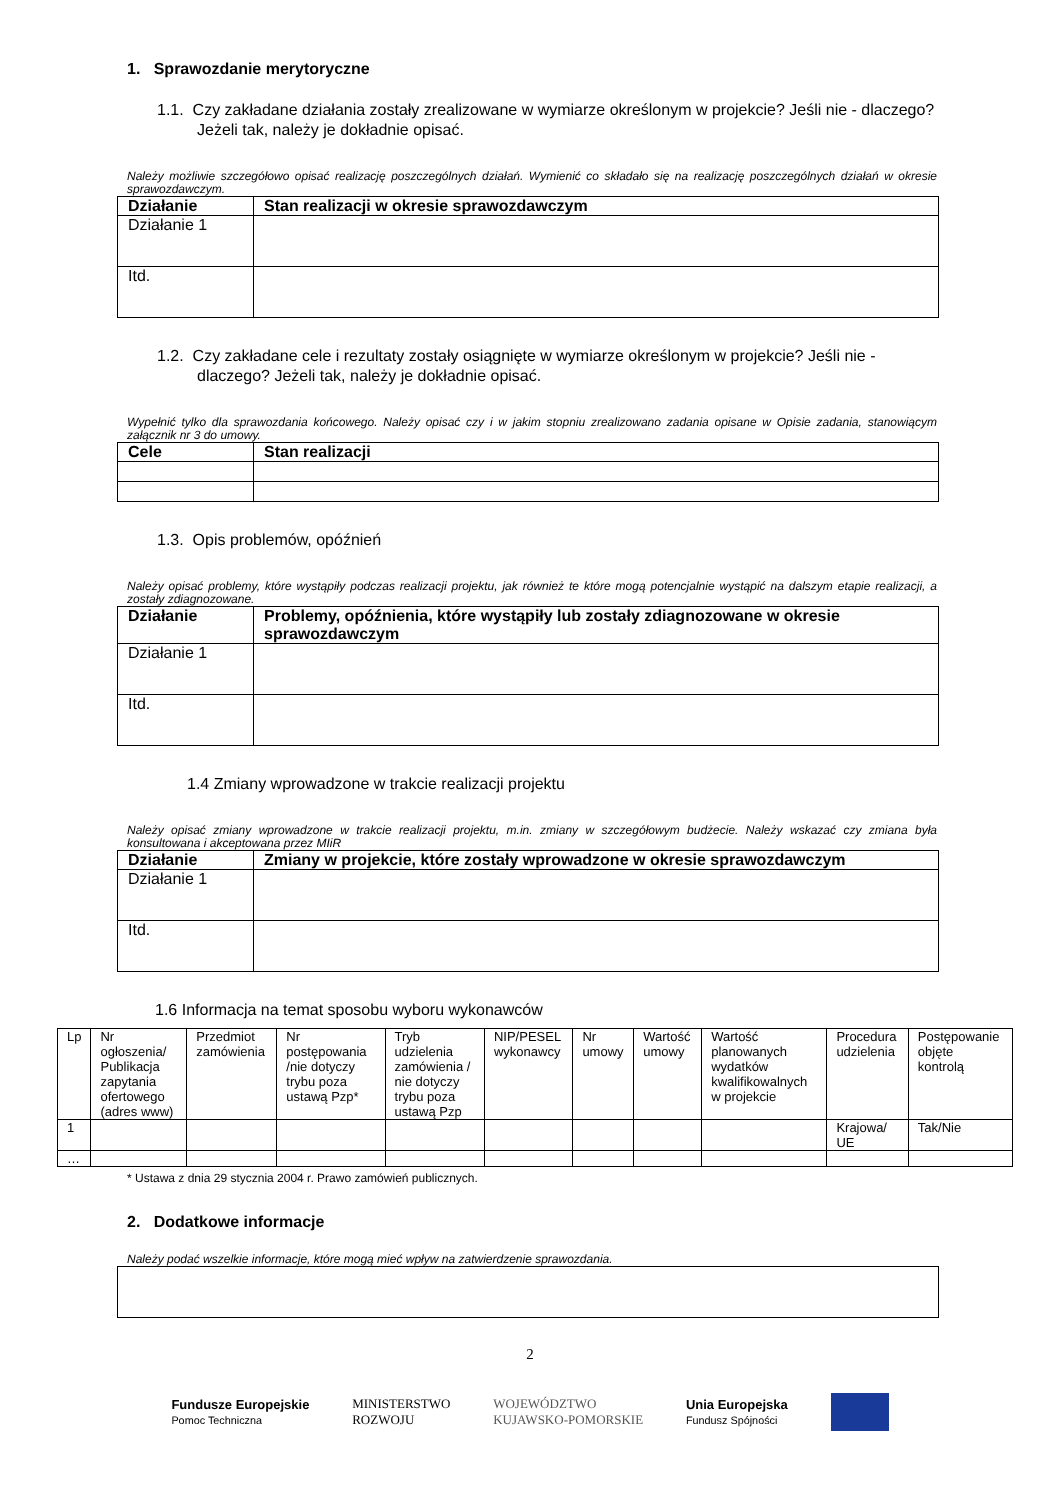1. Sprawozdanie merytoryczne
1.1. Czy zakładane działania zostały zrealizowane w wymiarze określonym w projekcie? Jeśli nie - dlaczego? Jeżeli tak, należy je dokładnie opisać.
Należy możliwie szczegółowo opisać realizację poszczególnych działań. Wymienić co składało się na realizację poszczególnych działań w okresie sprawozdawczym.
| Działanie | Stan realizacji w okresie sprawozdawczym |
| --- | --- |
| Działanie 1 | |
| Itd. | |
1.2. Czy zakładane cele i rezultaty zostały osiągnięte w wymiarze określonym w projekcie? Jeśli nie - dlaczego? Jeżeli tak, należy je dokładnie opisać.
Wypełnić tylko dla sprawozdania końcowego. Należy opisać czy i w jakim stopniu zrealizowano zadania opisane w Opisie zadania, stanowiącym załącznik nr 3 do umowy.
| Cele | Stan realizacji |
| --- | --- |
1.3. Opis problemów, opóźnień
Należy opisać problemy, które wystąpiły podczas realizacji projektu, jak również te które mogą potencjalnie wystąpić na dalszym etapie realizacji, a zostały zdiagnozowane.
| Działanie | Problemy, opóźnienia, które wystąpiły lub zostały zdiagnozowane w okresie sprawozdawczym |
| --- | --- |
| Działanie 1 | |
| Itd. | |
1.4 Zmiany wprowadzone w trakcie realizacji projektu
Należy opisać zmiany wprowadzone w trakcie realizacji projektu, m.in. zmiany w szczegółowym budżecie. Należy wskazać czy zmiana była konsultowana i akceptowana przez MIiR
| Działanie | Zmiany w projekcie, które zostały wprowadzone w okresie sprawozdawczym |
| --- | --- |
| Działanie 1 | |
| Itd. | |
1.6 Informacja na temat sposobu wyboru wykonawców
| Lp | Nr ogłoszenia/ Publikacja zapytania ofertowego (adres www) | Przedmiot zamówienia | Nr postępowania /nie dotyczy trybu poza ustawą Pzp* | Tryb udzielenia zamówienia / nie dotyczy trybu poza ustawą Pzp | NIP/PESEL wykonawcy | Nr umowy | Wartość umowy | Wartość planowanych wydatków kwalifikowalnych w projekcie | Procedura udzielenia | Postępowanie objęte kontrolą |
| 1 | | | | | | | | | Krajowa/ UE | Tak/Nie |
| … | | | | | | | | | | |
* Ustawa z dnia 29 stycznia 2004 r. Prawo zamówień publicznych.
2. Dodatkowe informacje
Należy podać wszelkie informacje, które mogą mieć wpływ na zatwierdzenie sprawozdania.
2
Fundusze Europejskie
Pomoc Techniczna
MINISTERSTWO
ROZWOJU
WOJEWÓDZTWO
KUJAWSKO-POMORSKIE
Unia Europejska
Fundusz Spójności